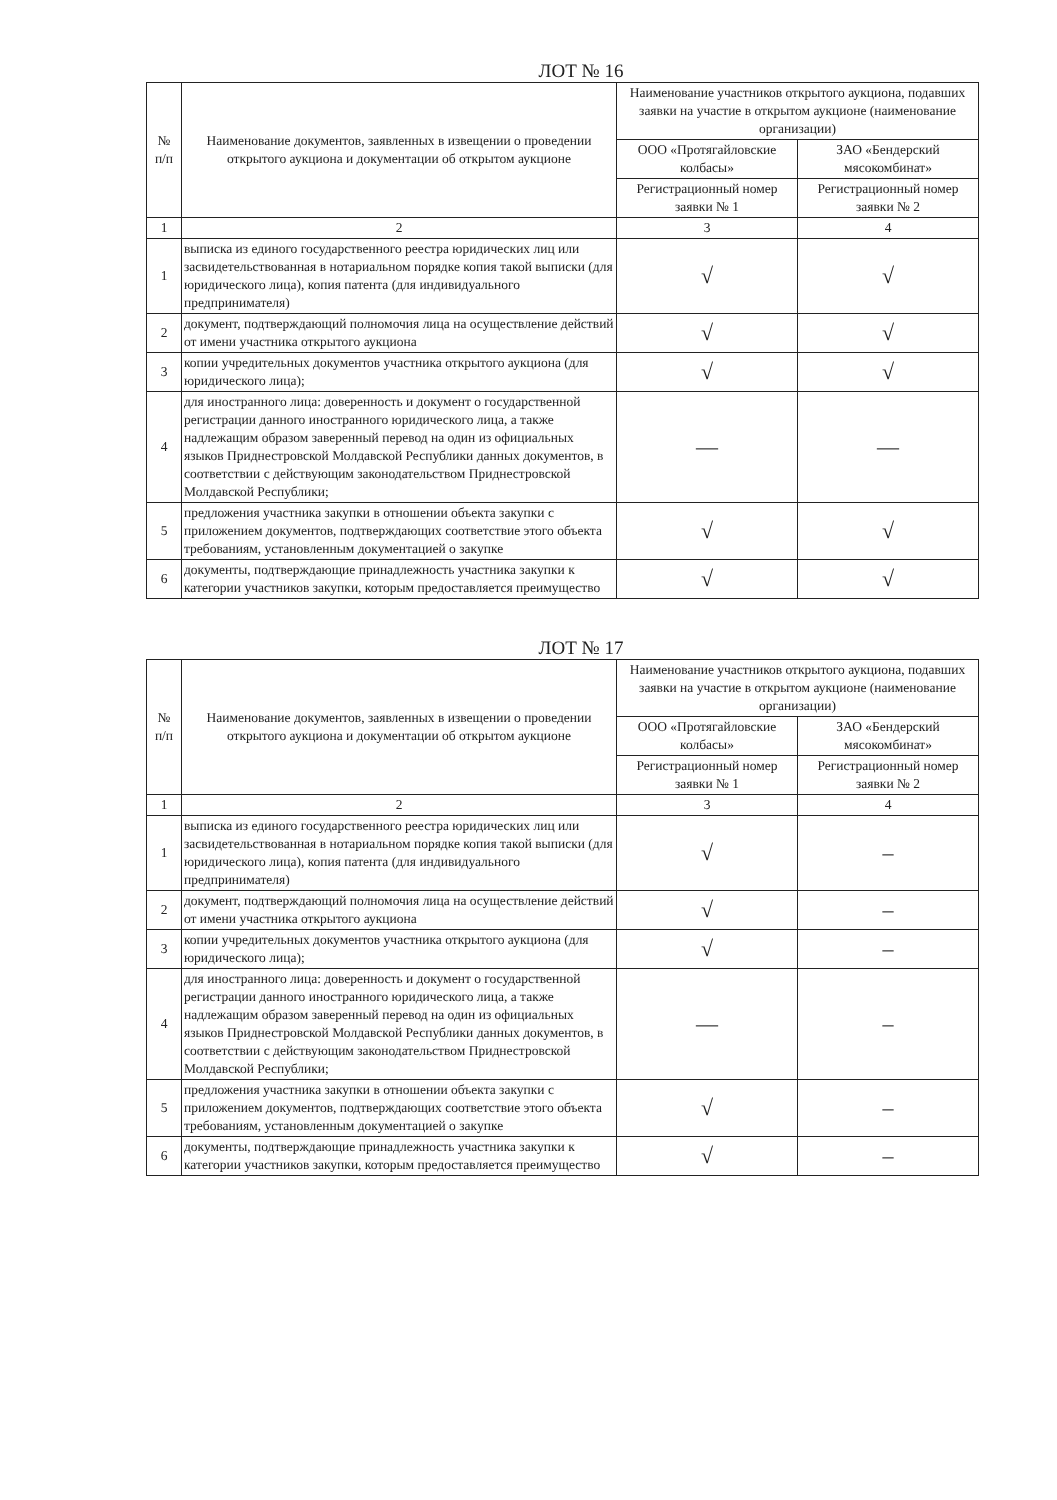ЛОТ № 16
| № п/п | Наименование документов, заявленных в извещении о проведении открытого аукциона и документации об открытом аукционе | Наименование участников открытого аукциона, подавших заявки на участие в открытом аукционе (наименование организации) | |
| --- | --- | --- | --- |
| | | ООО «Протягайловские колбасы» | ЗАО «Бендерский мясокомбинат» |
| | | Регистрационный номер заявки № 1 | Регистрационный номер заявки № 2 |
| 1 | 2 | 3 | 4 |
| 1 | выписка из единого государственного реестра юридических лиц или засвидетельствованная в нотариальном порядке копия такой выписки (для юридического лица), копия патента (для индивидуального предпринимателя) | √ | √ |
| 2 | документ, подтверждающий полномочия лица на осуществление действий от имени участника открытого аукциона | √ | √ |
| 3 | копии учредительных документов участника открытого аукциона (для юридического лица); | √ | √ |
| 4 | для иностранного лица: доверенность и документ о государственной регистрации данного иностранного юридического лица, а также надлежащим образом заверенный перевод на один из официальных языков Приднестровской Молдавской Республики данных документов, в соответствии с действующим законодательством Приднестровской Молдавской Республики; | — | — |
| 5 | предложения участника закупки в отношении объекта закупки с приложением документов, подтверждающих соответствие этого объекта требованиям, установленным документацией о закупке | √ | √ |
| 6 | документы, подтверждающие принадлежность участника закупки к категории участников закупки, которым предоставляется преимущество | √ | √ |
ЛОТ № 17
| № п/п | Наименование документов, заявленных в извещении о проведении открытого аукциона и документации об открытом аукционе | Наименование участников открытого аукциона, подавших заявки на участие в открытом аукционе (наименование организации) | |
| --- | --- | --- | --- |
| | | ООО «Протягайловские колбасы» | ЗАО «Бендерский мясокомбинат» |
| | | Регистрационный номер заявки № 1 | Регистрационный номер заявки № 2 |
| 1 | 2 | 3 | 4 |
| 1 | выписка из единого государственного реестра юридических лиц или засвидетельствованная в нотариальном порядке копия такой выписки (для юридического лица), копия патента (для индивидуального предпринимателя) | √ | – |
| 2 | документ, подтверждающий полномочия лица на осуществление действий от имени участника открытого аукциона | √ | – |
| 3 | копии учредительных документов участника открытого аукциона (для юридического лица); | √ | – |
| 4 | для иностранного лица: доверенность и документ о государственной регистрации данного иностранного юридического лица, а также надлежащим образом заверенный перевод на один из официальных языков Приднестровской Молдавской Республики данных документов, в соответствии с действующим законодательством Приднестровской Молдавской Республики; | — | – |
| 5 | предложения участника закупки в отношении объекта закупки с приложением документов, подтверждающих соответствие этого объекта требованиям, установленным документацией о закупке | √ | – |
| 6 | документы, подтверждающие принадлежность участника закупки к категории участников закупки, которым предоставляется преимущество | √ | – |